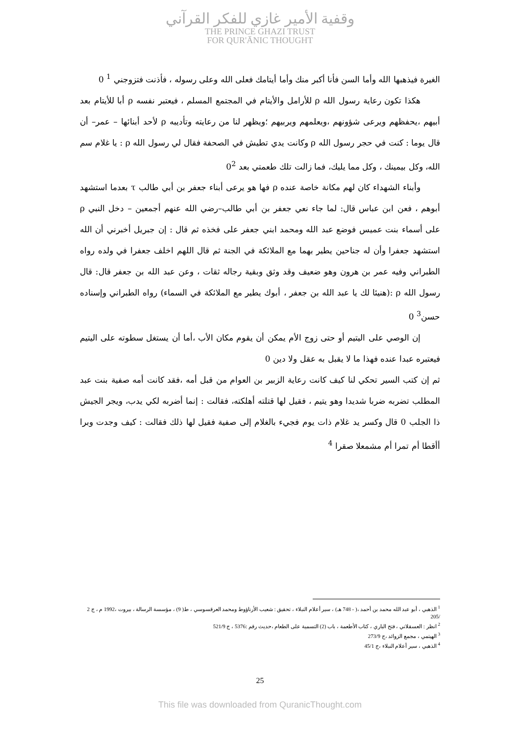وقفية الأمير غازي للفكر القرآني
THE PRINCE GHAZI TRUST
FOR QUR'ĀNIC THOUGHT
الغيرة فيذهبها الله وأما السن فأنا أكبر منك وأما أيتامك فعلى الله وعلى رسوله ، فأذنت فتزوجني <sup>1</sup> 0
هكذا تكون رعاية رسول الله ρ للأرامل والأيتام في المجتمع المسلم ، فيعتبر نفسه ρ أبا للأيتام بعد أبيهم ،يحفظهم ويرعى شؤونهم ،ويعلمهم ويربيهم ؛ويظهر لنا من رعايته وتأديبه ρ لأحد أبنائها – عمر– أن قال يوما : كنت في حجر رسول الله ρ وكانت يدي تطيش في الصحفة فقال لي رسول الله ρ : يا غلام سم الله، وكل بيمينك ، وكل مما يليك، فما زالت تلك طعمتي بعد 0<sup>2</sup>
وأبناء الشهداء كان لهم مكانة خاصة عنده ρ فها هو يرعى أبناء جعفر بن أبي طالب τ بعدما استشهد أبوهم ، فعن ابن عباس قال: لما جاء نعي جعفر بن أبي طالب–رضي الله عنهم أجمعين – دخل النبي ρ على أسماء بنت عميس فوضع عبد الله ومحمد ابني جعفر على فخذه ثم قال : إن جبريل أخبرني أن الله استشهد جعفرا وأن له جناحين يطير بهما مع الملائكة في الجنة ثم قال اللهم اخلف جعفرا في ولده رواه الطبراني وفيه عمر بن هرون وهو ضعيف وقد وثق وبقية رجاله ثقات ، وعن عبد الله بن جعفر قال: قال رسول الله ρ :(هنيئا لك يا عبد الله بن جعفر ، أبوك يطير مع الملائكة في السماء) رواه الطبراني وإسناده حسن<sup>3</sup> 0
إن الوصي على اليتيم أو حتى زوج الأم يمكن أن يقوم مكان الأب ،أما أن يستغل سطوته على اليتيم فيعتبره عبدا عنده فهذا ما لا يقبل به عقل ولا دين 0
ثم إن كتب السير تحكي لنا كيف كانت رعاية الزبير بن العوام من قبل أمه ،فقد كانت أمه صفية بنت عبد المطلب تضربه ضربا شديدا وهو يتيم ، فقيل لها قتلته أهلكته، فقالت : إنما أضربه لكي يدب، ويجر الجيش ذا الجلب 0 قال وكسر يد غلام ذات يوم فجيء بالغلام إلى صفية فقيل لها ذلك فقالت : كيف وجدت وبرا أأقطا أم تمرا أم مشمعلا صقرا <sup>4</sup>
<sup>1</sup> الذهبي ، أبو عبد الله محمد بن أحمد ،( - 748 هـ) ، سير أعلام النبلاء ، تحقيق : شعيب الأرناؤوط ومحمد العرقسوسي ، ط( 9) ، مؤسسة الرسالة ، بيروت ،1992 م ، ج 2 /205
<sup>2</sup> انظر : العسقلاني ، فتح الباري ، كتاب الأطعمة ، باب (2) التسمية على الطعام ،حديث رقم :5376 ، ج 521/9
<sup>3</sup> الهيتمي ، مجمع الزوائد ،ج 273/9
<sup>4</sup> الذهبي ، سير أعلام النبلاء ،ج 45/1
25
This file was downloaded from QuranicThought.com